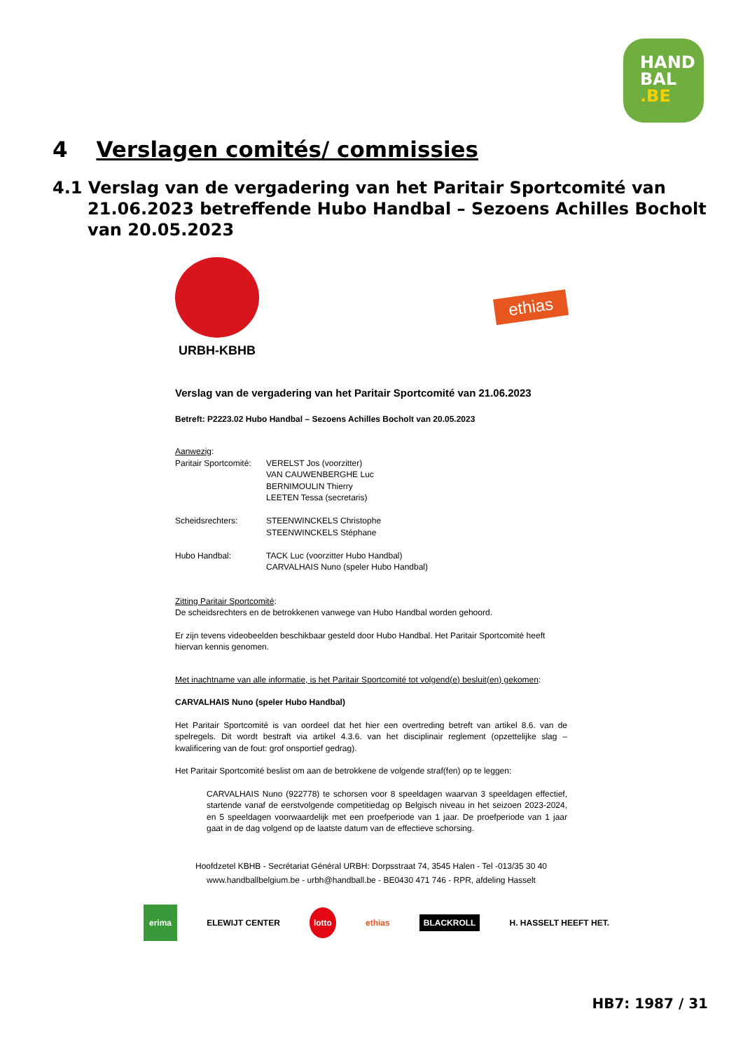HAND
BAL
.BE
4 Verslagen comités/ commissies
4.1 Verslag van de vergadering van het Paritair Sportcomité van 21.06.2023 betreffende Hubo Handbal – Sezoens Achilles Bocholt van 20.05.2023
URBH-KBHB
ethias
Verslag van de vergadering van het Paritair Sportcomité van 21.06.2023
Betreft: P2223.02 Hubo Handbal – Sezoens Achilles Bocholt van 20.05.2023
Aanwezig:
| Paritair Sportcomité: | VERELST Jos (voorzitter) VAN CAUWENBERGHE Luc BERNIMOULIN Thierry LEETEN Tessa (secretaris) |
| Scheidsrechters: | STEENWINCKELS Christophe STEENWINCKELS Stéphane |
| Hubo Handbal: | TACK Luc (voorzitter Hubo Handbal) CARVALHAIS Nuno (speler Hubo Handbal) |
Zitting Paritair Sportcomité:
De scheidsrechters en de betrokkenen vanwege van Hubo Handbal worden gehoord.
Er zijn tevens videobeelden beschikbaar gesteld door Hubo Handbal. Het Paritair Sportcomité heeft hiervan kennis genomen.
Met inachtname van alle informatie, is het Paritair Sportcomité tot volgend(e) besluit(en) gekomen:
CARVALHAIS Nuno (speler Hubo Handbal)
Het Paritair Sportcomité is van oordeel dat het hier een overtreding betreft van artikel 8.6. van de spelregels. Dit wordt bestraft via artikel 4.3.6. van het disciplinair reglement (opzettelijke slag – kwalificering van de fout: grof onsportief gedrag).
Het Paritair Sportcomité beslist om aan de betrokkene de volgende straf(fen) op te leggen:
CARVALHAIS Nuno (922778) te schorsen voor 8 speeldagen waarvan 3 speeldagen effectief, startende vanaf de eerstvolgende competitiedag op Belgisch niveau in het seizoen 2023-2024, en 5 speeldagen voorwaardelijk met een proefperiode van 1 jaar. De proefperiode van 1 jaar gaat in de dag volgend op de laatste datum van de effectieve schorsing.
Hoofdzetel KBHB - Secrétariat Général URBH: Dorpsstraat 74, 3545 Halen - Tel -013/35 30 40
www.handballbelgium.be - urbh@handball.be - BE0430 471 746 - RPR, afdeling Hasselt
erima ELEWIJT CENTER lotto ethias BLACKROLL H. HASSELT HEEFT HET.
HB7: 1987 / 31